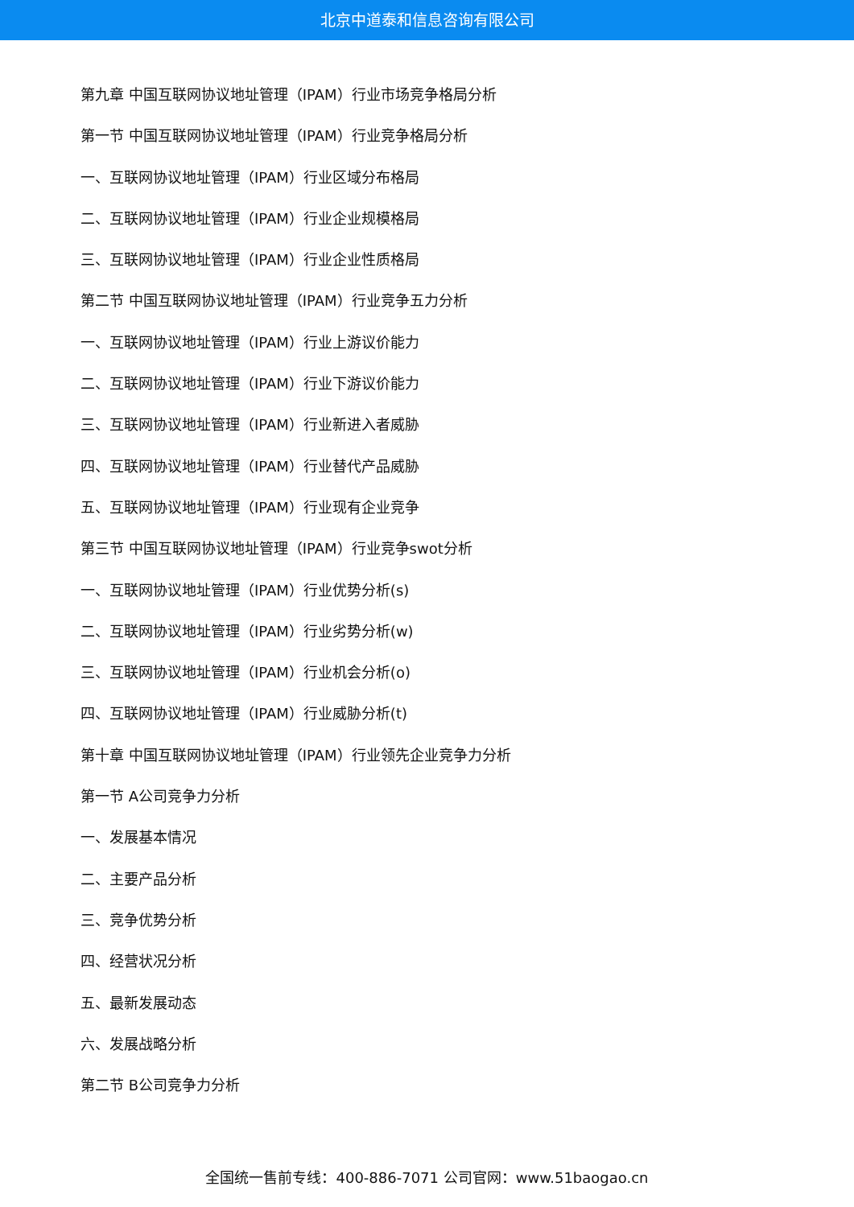北京中道泰和信息咨询有限公司
第九章 中国互联网协议地址管理（IPAM）行业市场竞争格局分析
第一节 中国互联网协议地址管理（IPAM）行业竞争格局分析
一、互联网协议地址管理（IPAM）行业区域分布格局
二、互联网协议地址管理（IPAM）行业企业规模格局
三、互联网协议地址管理（IPAM）行业企业性质格局
第二节 中国互联网协议地址管理（IPAM）行业竞争五力分析
一、互联网协议地址管理（IPAM）行业上游议价能力
二、互联网协议地址管理（IPAM）行业下游议价能力
三、互联网协议地址管理（IPAM）行业新进入者威胁
四、互联网协议地址管理（IPAM）行业替代产品威胁
五、互联网协议地址管理（IPAM）行业现有企业竞争
第三节 中国互联网协议地址管理（IPAM）行业竞争swot分析
一、互联网协议地址管理（IPAM）行业优势分析(s)
二、互联网协议地址管理（IPAM）行业劣势分析(w)
三、互联网协议地址管理（IPAM）行业机会分析(o)
四、互联网协议地址管理（IPAM）行业威胁分析(t)
第十章 中国互联网协议地址管理（IPAM）行业领先企业竞争力分析
第一节 A公司竞争力分析
一、发展基本情况
二、主要产品分析
三、竞争优势分析
四、经营状况分析
五、最新发展动态
六、发展战略分析
第二节 B公司竞争力分析
全国统一售前专线：400-886-7071 公司官网：www.51baogao.cn